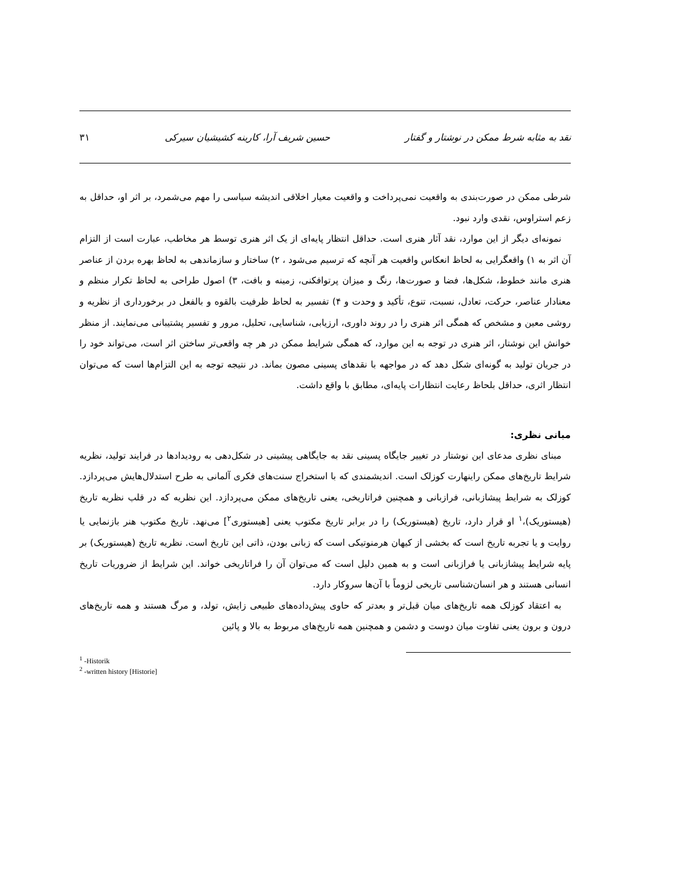نقد به مثابه شرط ممکن در نوشتار و گفتار حسین شریف آرا، کارینه کشیشیان سیرکی ۳۱
شرطی ممکن در صورت‌بندی به واقعیت نمی‌پرداخت و واقعیت معیار اخلاقی اندیشه سیاسی را مهم می‌شمرد، بر اثر او، حداقل به زعم استراوس، نقدی وارد نبود.
نمونه‌ای دیگر از این موارد، نقد آثار هنری است. حداقل انتظار پایه‌ای از یک اثر هنری توسط هر مخاطب، عبارت است از التزام آن اثر به ۱) واقعگرایی به لحاظ انعکاس واقعیت هر آنچه که ترسیم می‌شود ، ۲) ساختار و سازماندهی به لحاظ بهره بردن از عناصر هنری مانند خطوط، شکل‌ها، فضا و صورت‌ها، رنگ و میزان پرتوافکنی، زمینه و بافت، ۳) اصول طراحی به لحاظ تکرار منظم و معنادار عناصر، حرکت، تعادل، نسبت، تنوع، تأکید و وحدت و ۴) تفسیر به لحاظ ظرفیت بالقوه و بالفعل در برخورداری از نظریه و روشی معین و مشخص که همگی اثر هنری را در روند داوری، ارزیابی، شناسایی، تحلیل، مرور و تفسیر پشتیبانی می‌نمایند. از منظر خوانش این نوشتار، اثر هنری در توجه به این موارد، که همگی شرایط ممکن در هر چه واقعی‌تر ساختن اثر است، می‌تواند خود را در جریان تولید به گونه‌ای شکل دهد که در مواجهه با نقدهای پسینی مصون بماند. در نتیجه توجه به این التزام‌ها است که می‌توان انتظار اثری، حداقل بلحاظ رعایت انتظارات پایه‌ای، مطابق با واقع داشت.
مبانی نظری:
مبنای نظری مدعای این نوشتار در تغییر جایگاه پسینی نقد به جایگاهی پیشینی در شکل‌دهی به رودیدادها در فرایند تولید، نظریه شرایط تاریخ‌های ممکن راینهارت کوزلک است. اندیشمندی که با استخراج سنت‌های فکری آلمانی به طرح استدلال‌هایش می‌پردازد. کوزلک به شرایط پیشازبانی، فرازبانی و همچنین فراتاریخی، یعنی تاریخ‌های ممکن می‌پردازد. این نظریه که در قلب نظریه تاریخ (هیستوریک)،<sup>۱</sup> او قرار دارد، تاریخ (هیستوریک) را در برابر تاریخ مکتوب یعنی [هیستوری<sup>۲</sup>] می‌نهد. تاریخ مکتوب هنر بازنمایی یا روایت و یا تجربه تاریخ است که بخشی از کیهان هرمنوتیکی است که زبانی بودن، ذاتی این تاریخ است. نظریه تاریخ (هیستوریک) بر پایه شرایط پیشازبانی یا فرازبانی است و به همین دلیل است که می‌توان آن را فراتاریخی خواند. این شرایط از ضروریات تاریخ انسانی هستند و هر انسان‌شناسی تاریخی لزوماً با آن‌ها سروکار دارد.
به اعتقاد کوزلک همه تاریخ‌های میان قبل‌تر و بعدتر که حاوی پیش‌داده‌های طبیعی زایش، تولد، و مرگ هستند و همه تاریخ‌های درون و برون یعنی تفاوت میان دوست و دشمن و همچنین همه تاریخ‌های مربوط به بالا و پائین
<sup>1</sup> -Historik
<sup>2</sup> -written history [Historie]